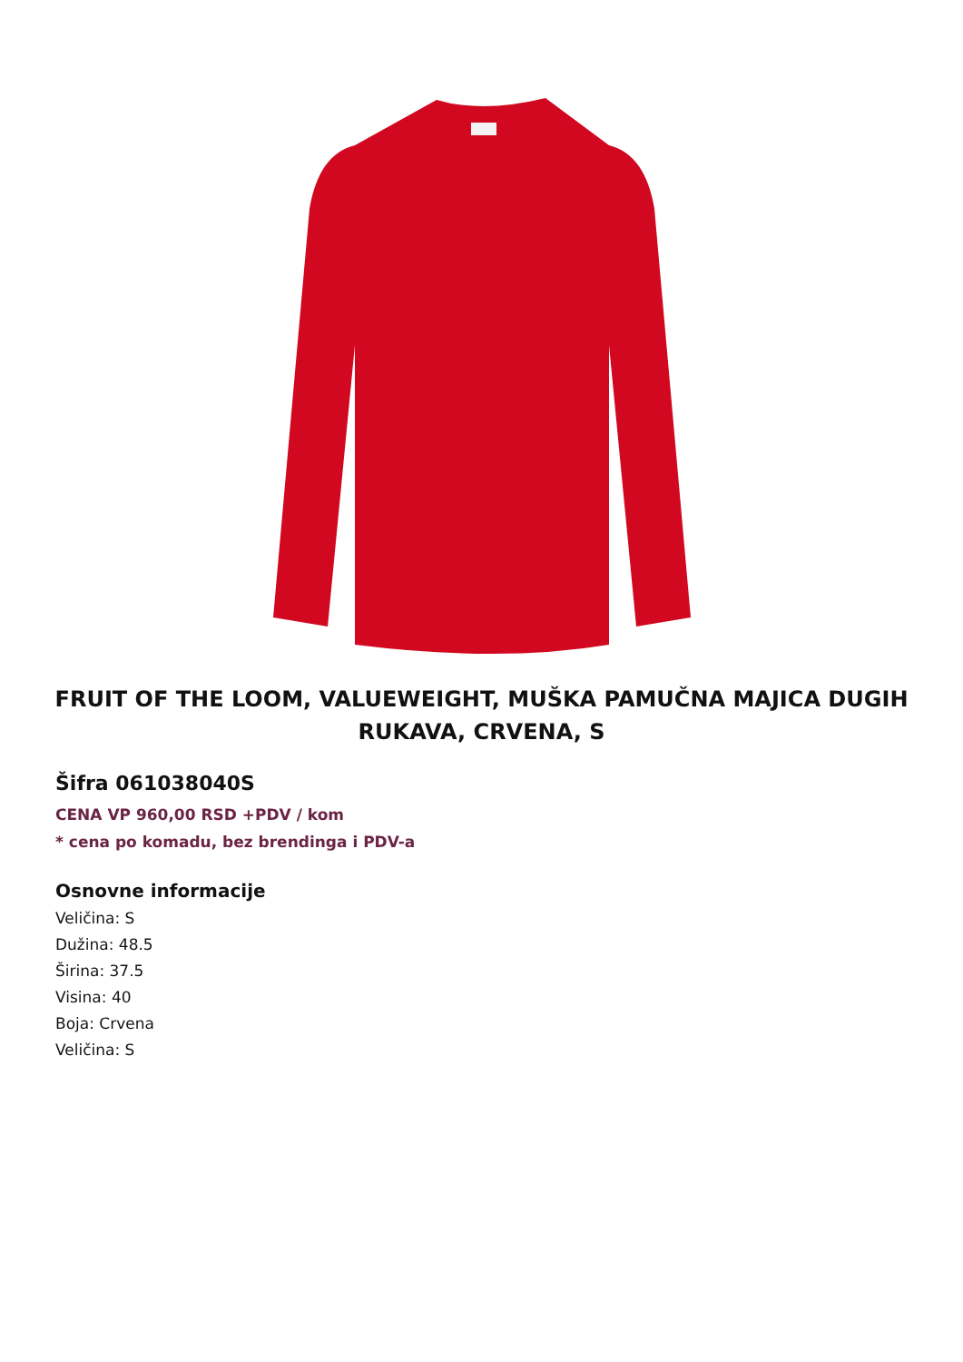FRUIT OF THE LOOM, VALUEWEIGHT, MUŠKA PAMUČNA MAJICA DUGIH RUKAVA, CRVENA, S
Šifra 061038040S
CENA VP 960,00 RSD +PDV / kom
* cena po komadu, bez brendinga i PDV-a
Osnovne informacije
Veličina: S
Dužina: 48.5
Širina: 37.5
Visina: 40
Boja: Crvena
Veličina: S